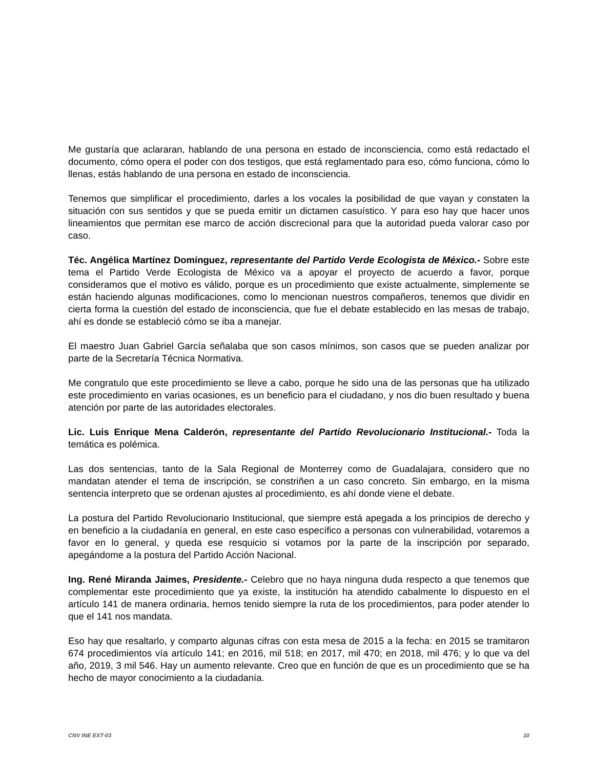Me gustaría que aclararan, hablando de una persona en estado de inconsciencia, como está redactado el documento, cómo opera el poder con dos testigos, que está reglamentado para eso, cómo funciona, cómo lo llenas, estás hablando de una persona en estado de inconsciencia.
Tenemos que simplificar el procedimiento, darles a los vocales la posibilidad de que vayan y constaten la situación con sus sentidos y que se pueda emitir un dictamen casuístico. Y para eso hay que hacer unos lineamientos que permitan ese marco de acción discrecional para que la autoridad pueda valorar caso por caso.
Téc. Angélica Martínez Domínguez, representante del Partido Verde Ecologista de México.- Sobre este tema el Partido Verde Ecologista de México va a apoyar el proyecto de acuerdo a favor, porque consideramos que el motivo es válido, porque es un procedimiento que existe actualmente, simplemente se están haciendo algunas modificaciones, como lo mencionan nuestros compañeros, tenemos que dividir en cierta forma la cuestión del estado de inconsciencia, que fue el debate establecido en las mesas de trabajo, ahí es donde se estableció cómo se iba a manejar.
El maestro Juan Gabriel García señalaba que son casos mínimos, son casos que se pueden analizar por parte de la Secretaría Técnica Normativa.
Me congratulo que este procedimiento se lleve a cabo, porque he sido una de las personas que ha utilizado este procedimiento en varias ocasiones, es un beneficio para el ciudadano, y nos dio buen resultado y buena atención por parte de las autoridades electorales.
Lic. Luis Enrique Mena Calderón, representante del Partido Revolucionario Institucional.- Toda la temática es polémica.
Las dos sentencias, tanto de la Sala Regional de Monterrey como de Guadalajara, considero que no mandatan atender el tema de inscripción, se constriñen a un caso concreto. Sin embargo, en la misma sentencia interpreto que se ordenan ajustes al procedimiento, es ahí donde viene el debate.
La postura del Partido Revolucionario Institucional, que siempre está apegada a los principios de derecho y en beneficio a la ciudadanía en general, en este caso específico a personas con vulnerabilidad, votaremos a favor en lo general, y queda ese resquicio si votamos por la parte de la inscripción por separado, apegándome a la postura del Partido Acción Nacional.
Ing. René Miranda Jaimes, Presidente.- Celebro que no haya ninguna duda respecto a que tenemos que complementar este procedimiento que ya existe, la institución ha atendido cabalmente lo dispuesto en el artículo 141 de manera ordinaria, hemos tenido siempre la ruta de los procedimientos, para poder atender lo que el 141 nos mandata.
Eso hay que resaltarlo, y comparto algunas cifras con esta mesa de 2015 a la fecha: en 2015 se tramitaron 674 procedimientos vía artículo 141; en 2016, mil 518; en 2017, mil 470; en 2018, mil 476; y lo que va del año, 2019, 3 mil 546. Hay un aumento relevante. Creo que en función de que es un procedimiento que se ha hecho de mayor conocimiento a la ciudadanía.
CNV INE EXT-03 10